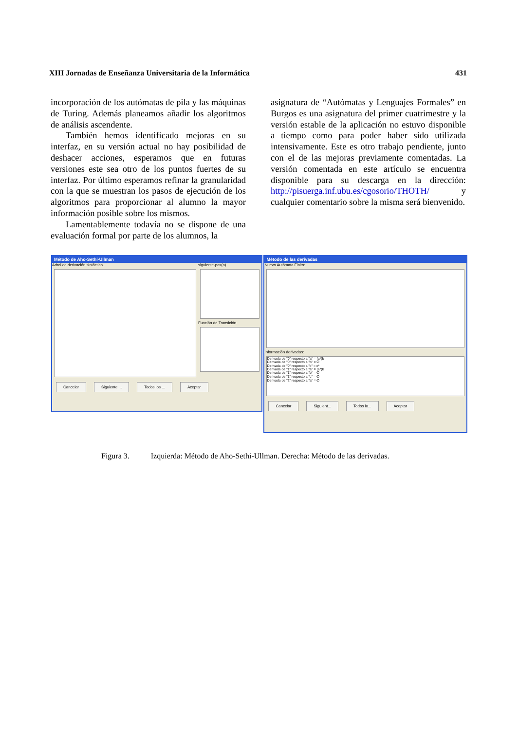XIII Jornadas de Enseñanza Universitaria de la Informática 431
incorporación de los autómatas de pila y las máquinas de Turing. Además planeamos añadir los algoritmos de análisis ascendente.
También hemos identificado mejoras en su interfaz, en su versión actual no hay posibilidad de deshacer acciones, esperamos que en futuras versiones este sea otro de los puntos fuertes de su interfaz. Por último esperamos refinar la granularidad con la que se muestran los pasos de ejecución de los algoritmos para proporcionar al alumno la mayor información posible sobre los mismos.
Lamentablemente todavía no se dispone de una evaluación formal por parte de los alumnos, la
asignatura de “Autómatas y Lenguajes Formales” en Burgos es una asignatura del primer cuatrimestre y la versión estable de la aplicación no estuvo disponible a tiempo como para poder haber sido utilizada intensivamente. Este es otro trabajo pendiente, junto con el de las mejoras previamente comentadas. La versión comentada en este artículo se encuentra disponible para su descarga en la dirección: http://pisuerga.inf.ubu.es/cgosorio/THOTH/ y cualquier comentario sobre la misma será bienvenido.
Método de Aho-Sethi-Ullman
Árbol de derivación sintáctico. siguiente-pos(n)
Función de Transición
Cancelar Siguiente ... Todos los ... Aceptar
Método de las derivadas
Nuevo Autómata Finito:
Información derivadas:
Derivada de "0" respecto a "a" = (a*)b
Derivada de "0" respecto a "b" = ∅
Derivada de "0" respecto a "c" = c*
Derivada de "1" respecto a "a" = (a*)b
Derivada de "1" respecto a "b" = ∅
Derivada de "1" respecto a "c" = ∅
Derivada de "2" respecto a "a" = ∅
Cancelar Siguient... Todos lo... Aceptar
Figura 3. Izquierda: Método de Aho-Sethi-Ullman. Derecha: Método de las derivadas.